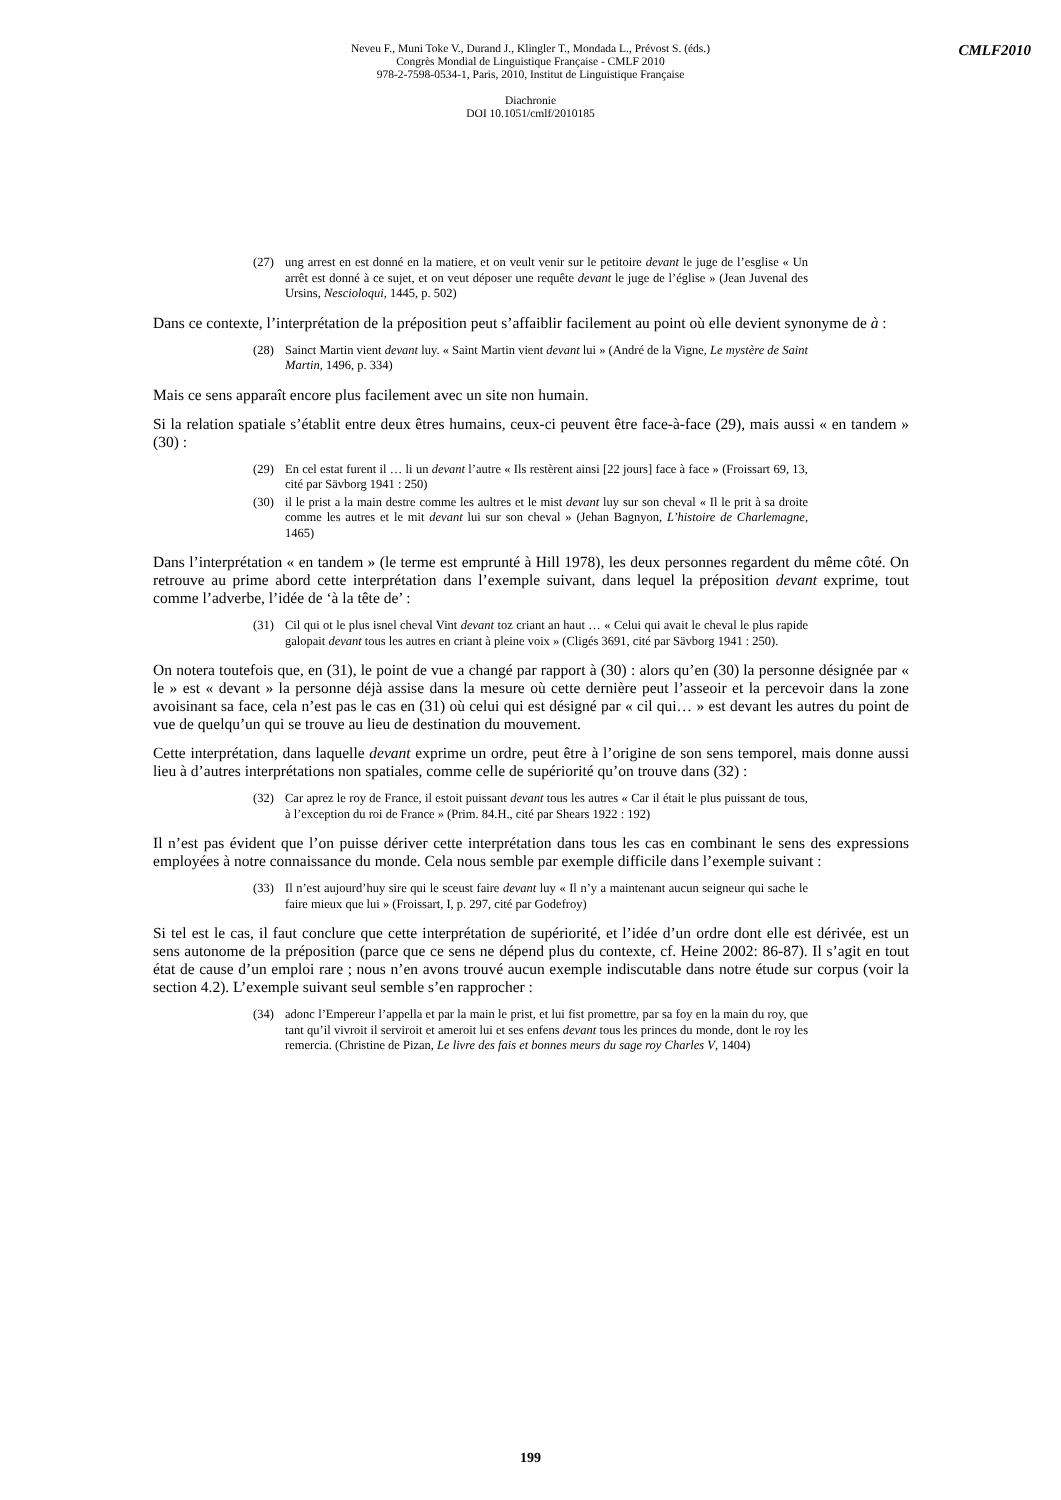Neveu F., Muni Toke V., Durand J., Klingler T., Mondada L., Prévost S. (éds.)
Congrès Mondial de Linguistique Française - CMLF 2010
978-2-7598-0534-1, Paris, 2010, Institut de Linguistique Française
Diachronie
DOI 10.1051/cmlf/2010185
CMLF2010
(27) ung arrest en est donné en la matiere, et on veult venir sur le petitoire devant le juge de l’esglise « Un arrêt est donné à ce sujet, et on veut déposer une requête devant le juge de l’église » (Jean Juvenal des Ursins, Nescioloqui, 1445, p. 502)
Dans ce contexte, l’interprétation de la préposition peut s’affaiblir facilement au point où elle devient synonyme de à :
(28) Sainct Martin vient devant luy. « Saint Martin vient devant lui » (André de la Vigne, Le mystère de Saint Martin, 1496, p. 334)
Mais ce sens apparaît encore plus facilement avec un site non humain.
Si la relation spatiale s’établit entre deux êtres humains, ceux-ci peuvent être face-à-face (29), mais aussi « en tandem » (30) :
(29) En cel estat furent il … li un devant l’autre « Ils restèrent ainsi [22 jours] face à face » (Froissart 69, 13, cité par Sävborg 1941 : 250)
(30) il le prist a la main destre comme les aultres et le mist devant luy sur son cheval « Il le prit à sa droite comme les autres et le mit devant lui sur son cheval » (Jehan Bagnyon, L’histoire de Charlemagne, 1465)
Dans l’interprétation « en tandem » (le terme est emprunté à Hill 1978), les deux personnes regardent du même côté. On retrouve au prime abord cette interprétation dans l’exemple suivant, dans lequel la préposition devant exprime, tout comme l’adverbe, l’idée de ‘à la tête de’ :
(31) Cil qui ot le plus isnel cheval Vint devant toz criant an haut … « Celui qui avait le cheval le plus rapide galopait devant tous les autres en criant à pleine voix » (Cligés 3691, cité par Sävborg 1941 : 250).
On notera toutefois que, en (31), le point de vue a changé par rapport à (30) : alors qu’en (30) la personne désignée par « le » est « devant » la personne déjà assise dans la mesure où cette dernière peut l’asseoir et la percevoir dans la zone avoisinant sa face, cela n’est pas le cas en (31) où celui qui est désigné par « cil qui… » est devant les autres du point de vue de quelqu’un qui se trouve au lieu de destination du mouvement.
Cette interprétation, dans laquelle devant exprime un ordre, peut être à l’origine de son sens temporel, mais donne aussi lieu à d’autres interprétations non spatiales, comme celle de supériorité qu’on trouve dans (32) :
(32) Car aprez le roy de France, il estoit puissant devant tous les autres « Car il était le plus puissant de tous, à l’exception du roi de France » (Prim. 84.H., cité par Shears 1922 : 192)
Il n’est pas évident que l’on puisse dériver cette interprétation dans tous les cas en combinant le sens des expressions employées à notre connaissance du monde. Cela nous semble par exemple difficile dans l’exemple suivant :
(33) Il n’est aujourd’huy sire qui le sceust faire devant luy « Il n’y a maintenant aucun seigneur qui sache le faire mieux que lui » (Froissart, I, p. 297, cité par Godefroy)
Si tel est le cas, il faut conclure que cette interprétation de supériorité, et l’idée d’un ordre dont elle est dérivée, est un sens autonome de la préposition (parce que ce sens ne dépend plus du contexte, cf. Heine 2002: 86-87). Il s’agit en tout état de cause d’un emploi rare ; nous n’en avons trouvé aucun exemple indiscutable dans notre étude sur corpus (voir la section 4.2). L’exemple suivant seul semble s’en rapprocher :
(34) adonc l’Empereur l’appella et par la main le prist, et lui fist promettre, par sa foy en la main du roy, que tant qu’il vivroit il serviroit et ameroit lui et ses enfens devant tous les princes du monde, dont le roy les remercia. (Christine de Pizan, Le livre des fais et bonnes meurs du sage roy Charles V, 1404)
199